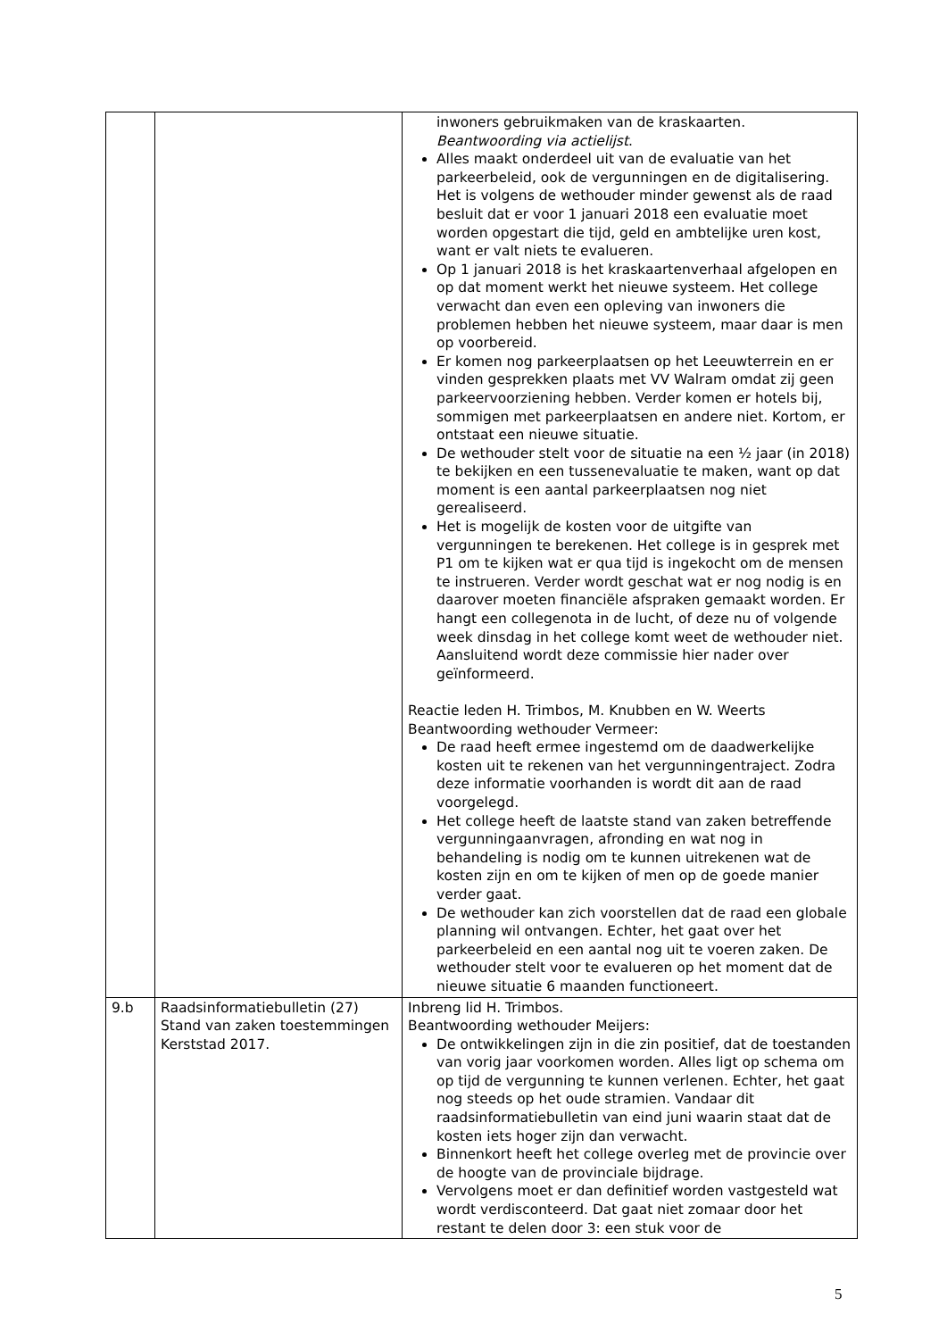| | | inwoners gebruikmaken van de kraskaarten. Beantwoording via actielijst . Alles maakt onderdeel uit van de evaluatie van het parkeerbeleid, ook de vergunningen en de digitalisering. Het is volgens de wethouder minder gewenst als de raad besluit dat er voor 1 januari 2018 een evaluatie moet worden opgestart die tijd, geld en ambtelijke uren kost, want er valt niets te evalueren. Op 1 januari 2018 is het kraskaartenverhaal afgelopen en op dat moment werkt het nieuwe systeem. Het college verwacht dan even een opleving van inwoners die problemen hebben het nieuwe systeem, maar daar is men op voorbereid. Er komen nog parkeerplaatsen op het Leeuwterrein en er vinden gesprekken plaats met VV Walram omdat zij geen parkeervoorziening hebben. Verder komen er hotels bij, sommigen met parkeerplaatsen en andere niet. Kortom, er ontstaat een nieuwe situatie. De wethouder stelt voor de situatie na een ½ jaar (in 2018) te bekijken en een tussenevaluatie te maken, want op dat moment is een aantal parkeerplaatsen nog niet gerealiseerd. Het is mogelijk de kosten voor de uitgifte van vergunningen te berekenen. Het college is in gesprek met P1 om te kijken wat er qua tijd is ingekocht om de mensen te instrueren. Verder wordt geschat wat er nog nodig is en daarover moeten financiële afspraken gemaakt worden. Er hangt een collegenota in de lucht, of deze nu of volgende week dinsdag in het college komt weet de wethouder niet. Aansluitend wordt deze commissie hier nader over geïnformeerd. Reactie leden H. Trimbos, M. Knubben en W. Weerts Beantwoording wethouder Vermeer: De raad heeft ermee ingestemd om de daadwerkelijke kosten uit te rekenen van het vergunningentraject. Zodra deze informatie voorhanden is wordt dit aan de raad voorgelegd. Het college heeft de laatste stand van zaken betreffende vergunningaanvragen, afronding en wat nog in behandeling is nodig om te kunnen uitrekenen wat de kosten zijn en om te kijken of men op de goede manier verder gaat. De wethouder kan zich voorstellen dat de raad een globale planning wil ontvangen. Echter, het gaat over het parkeerbeleid en een aantal nog uit te voeren zaken. De wethouder stelt voor te evalueren op het moment dat de nieuwe situatie 6 maanden functioneert. |
| 9.b | Raadsinformatiebulletin (27) Stand van zaken toestemmingen Kerststad 2017. | Inbreng lid H. Trimbos. Beantwoording wethouder Meijers: De ontwikkelingen zijn in die zin positief, dat de toestanden van vorig jaar voorkomen worden. Alles ligt op schema om op tijd de vergunning te kunnen verlenen. Echter, het gaat nog steeds op het oude stramien. Vandaar dit raadsinformatiebulletin van eind juni waarin staat dat de kosten iets hoger zijn dan verwacht. Binnenkort heeft het college overleg met de provincie over de hoogte van de provinciale bijdrage. Vervolgens moet er dan definitief worden vastgesteld wat wordt verdisconteerd. Dat gaat niet zomaar door het restant te delen door 3: een stuk voor de |
5